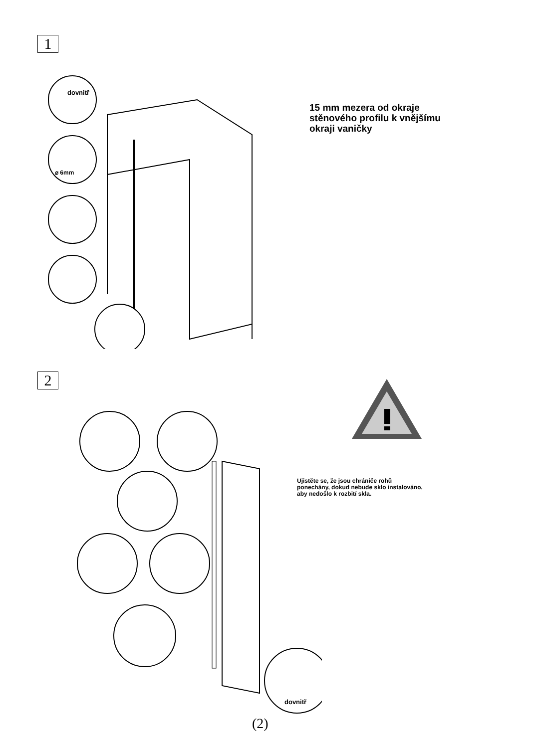1
dovnitř
⌀ 6mm
15 mm mezera od okraje
stěnového profilu k vnějšímu
okraji vaničky
2
Ujistěte se, že jsou chrániče rohů
ponechány, dokud nebude sklo instalováno,
aby nedošlo k rozbití skla.
dovnitř
(2)